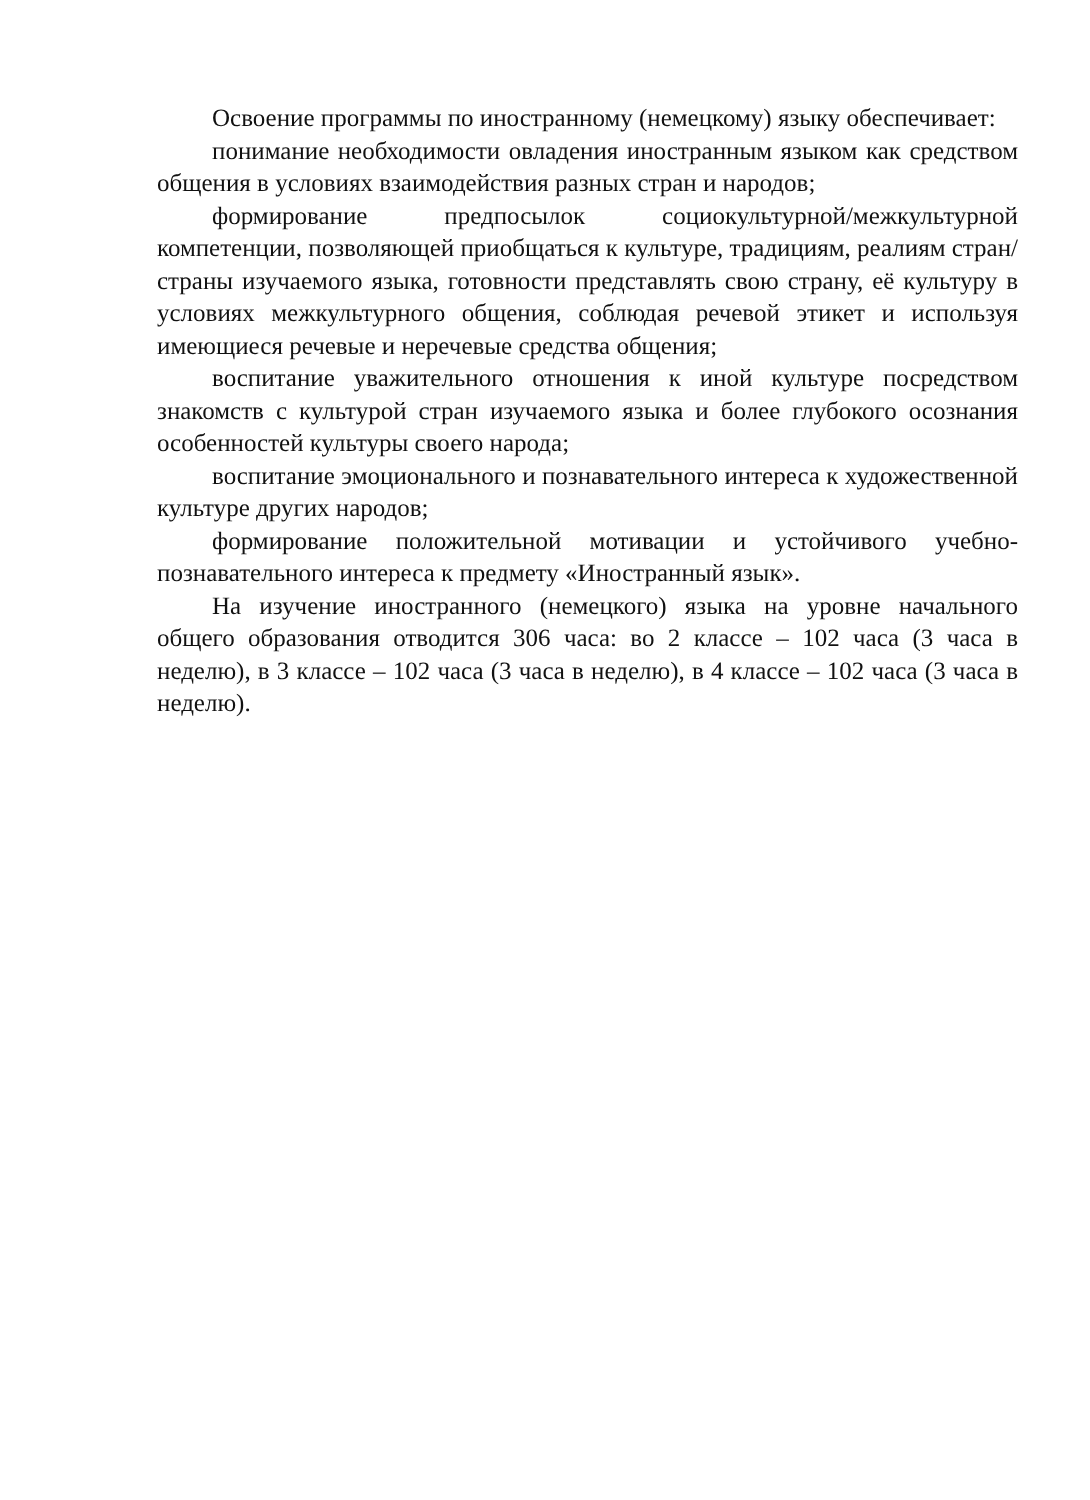Освоение программы по иностранному (немецкому) языку обеспечивает:
понимание необходимости овладения иностранным языком как средством общения в условиях взаимодействия разных стран и народов;
формирование предпосылок социокультурной/межкультурной компетенции, позволяющей приобщаться к культуре, традициям, реалиям стран/страны изучаемого языка, готовности представлять свою страну, её культуру в условиях межкультурного общения, соблюдая речевой этикет и используя имеющиеся речевые и неречевые средства общения;
воспитание уважительного отношения к иной культуре посредством знакомств с культурой стран изучаемого языка и более глубокого осознания особенностей культуры своего народа;
воспитание эмоционального и познавательного интереса к художественной культуре других народов;
формирование положительной мотивации и устойчивого учебно-познавательного интереса к предмету «Иностранный язык».
На изучение иностранного (немецкого) языка на уровне начального общего образования отводится 306 часа: во 2 классе – 102 часа (3 часа в неделю), в 3 классе – 102 часа (3 часа в неделю), в 4 классе – 102 часа (3 часа в неделю).